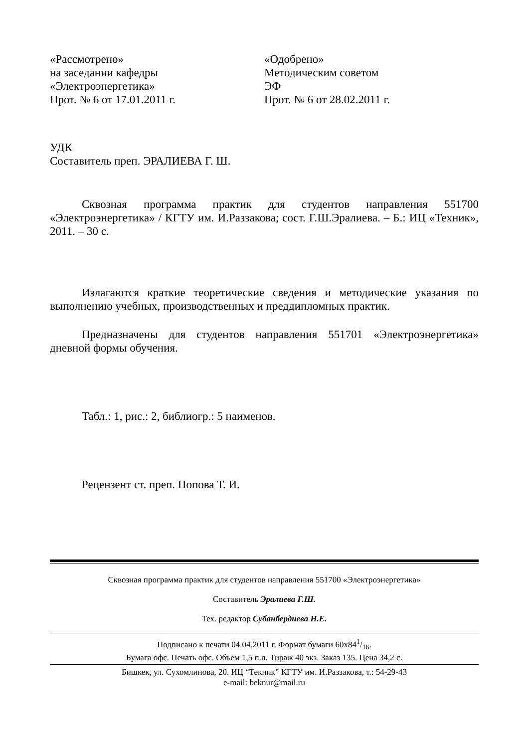«Рассмотрено»
на заседании кафедры
«Электроэнергетика»
Прот. № 6 от 17.01.2011 г.
«Одобрено»
Методическим советом
ЭФ
Прот. № 6 от 28.02.2011 г.
УДК
Составитель преп. ЭРАЛИЕВА Г. Ш.
Сквозная программа практик для студентов направления 551700 «Электроэнергетика» / КГТУ им. И.Раззакова; сост. Г.Ш.Эралиева. – Б.: ИЦ «Техник», 2011. – 30 с.
Излагаются краткие теоретические сведения и методические указания по выполнению учебных, производственных и преддипломных практик.
Предназначены для студентов направления 551701 «Электроэнергетика» дневной формы обучения.
Табл.: 1, рис.: 2, библиогр.: 5 наименов.
Рецензент ст. преп. Попова Т. И.
Сквозная программа практик для студентов направления 551700 «Электроэнергетика»
Составитель Эралиева Г.Ш.
Тех. редактор Субанбердиева Н.Е.
Подписано к печати 04.04.2011 г. Формат бумаги 60x841/16.
Бумага офс. Печать офс. Объем 1,5 п.л. Тираж 40 экз. Заказ 135. Цена 34,2 с.
Бишкек, ул. Сухомлинова, 20. ИЦ “Текник” КГТУ им. И.Раззакова, т.: 54-29-43
e-mail: beknur@mail.ru